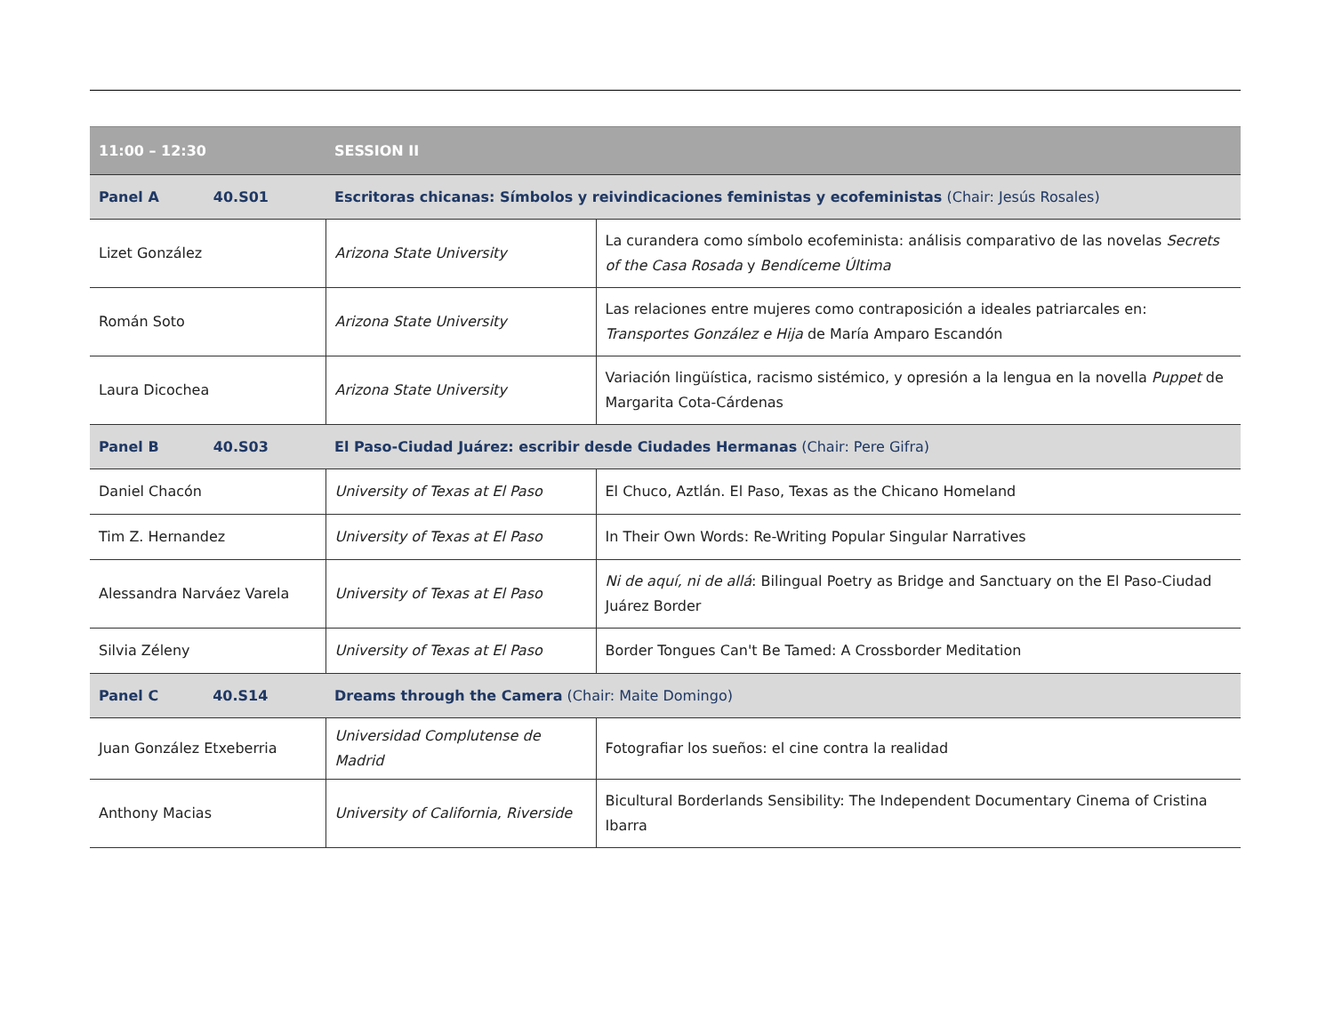| 11:00 – 12:30 | SESSION II | |
| Panel A 40.S01 | Escritoras chicanas: Símbolos y reivindicaciones feministas y ecofeministas (Chair: Jesús Rosales) | |
| Lizet González | Arizona State University | La curandera como símbolo ecofeminista: análisis comparativo de las novelas Secrets of the Casa Rosada y Bendíceme Última |
| Román Soto | Arizona State University | Las relaciones entre mujeres como contraposición a ideales patriarcales en: Transportes González e Hija de María Amparo Escandón |
| Laura Dicochea | Arizona State University | Variación lingüística, racismo sistémico, y opresión a la lengua en la novella Puppet de Margarita Cota-Cárdenas |
| Panel B 40.S03 | El Paso-Ciudad Juárez: escribir desde Ciudades Hermanas (Chair: Pere Gifra) | |
| Daniel Chacón | University of Texas at El Paso | El Chuco, Aztlán. El Paso, Texas as the Chicano Homeland |
| Tim Z. Hernandez | University of Texas at El Paso | In Their Own Words: Re-Writing Popular Singular Narratives |
| Alessandra Narváez Varela | University of Texas at El Paso | Ni de aquí, ni de allá : Bilingual Poetry as Bridge and Sanctuary on the El Paso-Ciudad Juárez Border |
| Silvia Zéleny | University of Texas at El Paso | Border Tongues Can't Be Tamed: A Crossborder Meditation |
| Panel C 40.S14 | Dreams through the Camera (Chair: Maite Domingo) | |
| Juan González Etxeberria | Universidad Complutense de Madrid | Fotografiar los sueños: el cine contra la realidad |
| Anthony Macias | University of California, Riverside | Bicultural Borderlands Sensibility: The Independent Documentary Cinema of Cristina Ibarra |